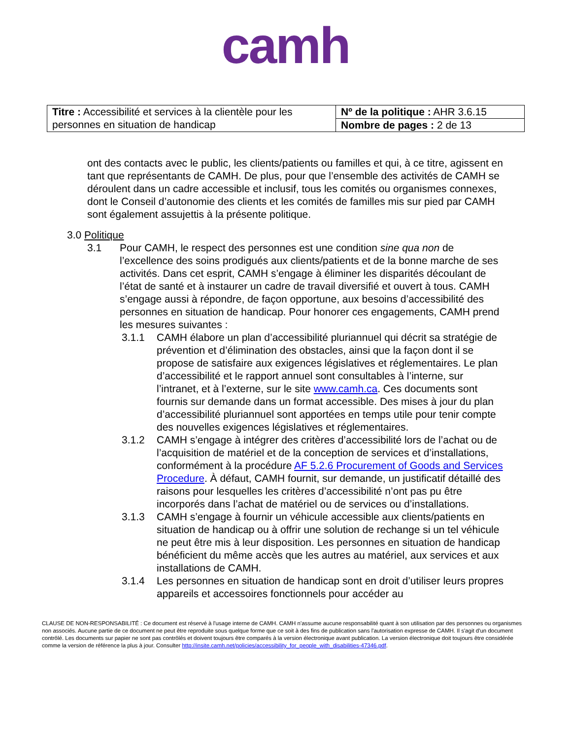camh
| Titre : Accessibilité et services à la clientèle pour les personnes en situation de handicap | Nº de la politique : AHR 3.6.15 |
| | Nombre de pages : 2 de 13 |
ont des contacts avec le public, les clients/patients ou familles et qui, à ce titre, agissent en tant que représentants de CAMH. De plus, pour que l’ensemble des activités de CAMH se déroulent dans un cadre accessible et inclusif, tous les comités ou organismes connexes, dont le Conseil d’autonomie des clients et les comités de familles mis sur pied par CAMH sont également assujettis à la présente politique.
3.0 Politique
3.1 Pour CAMH, le respect des personnes est une condition sine qua non de l’excellence des soins prodigués aux clients/patients et de la bonne marche de ses activités. Dans cet esprit, CAMH s’engage à éliminer les disparités découlant de l’état de santé et à instaurer un cadre de travail diversifié et ouvert à tous. CAMH s’engage aussi à répondre, de façon opportune, aux besoins d’accessibilité des personnes en situation de handicap. Pour honorer ces engagements, CAMH prend les mesures suivantes :
3.1.1 CAMH élabore un plan d’accessibilité pluriannuel qui décrit sa stratégie de prévention et d’élimination des obstacles, ainsi que la façon dont il se propose de satisfaire aux exigences législatives et réglementaires. Le plan d’accessibilité et le rapport annuel sont consultables à l’interne, sur l’intranet, et à l’externe, sur le site www.camh.ca. Ces documents sont fournis sur demande dans un format accessible. Des mises à jour du plan d’accessibilité pluriannuel sont apportées en temps utile pour tenir compte des nouvelles exigences législatives et réglementaires.
3.1.2 CAMH s’engage à intégrer des critères d’accessibilité lors de l’achat ou de l’acquisition de matériel et de la conception de services et d’installations, conformément à la procédure AF 5.2.6 Procurement of Goods and Services Procedure. À défaut, CAMH fournit, sur demande, un justificatif détaillé des raisons pour lesquelles les critères d’accessibilité n’ont pas pu être incorporés dans l’achat de matériel ou de services ou d’installations.
3.1.3 CAMH s’engage à fournir un véhicule accessible aux clients/patients en situation de handicap ou à offrir une solution de rechange si un tel véhicule ne peut être mis à leur disposition. Les personnes en situation de handicap bénéficient du même accès que les autres au matériel, aux services et aux installations de CAMH.
3.1.4 Les personnes en situation de handicap sont en droit d’utiliser leurs propres appareils et accessoires fonctionnels pour accéder au
CLAUSE DE NON-RESPONSABILITÉ : Ce document est réservé à l'usage interne de CAMH. CAMH n'assume aucune responsabilité quant à son utilisation par des personnes ou organismes non associés. Aucune partie de ce document ne peut être reproduite sous quelque forme que ce soit à des fins de publication sans l'autorisation expresse de CAMH. Il s'agit d'un document contrôlé. Les documents sur papier ne sont pas contrôlés et doivent toujours être comparés à la version électronique avant publication. La version électronique doit toujours être considérée comme la version de référence la plus à jour. Consulter http://insite.camh.net/policies/accessibility_for_people_with_disabilities-47346.pdf.